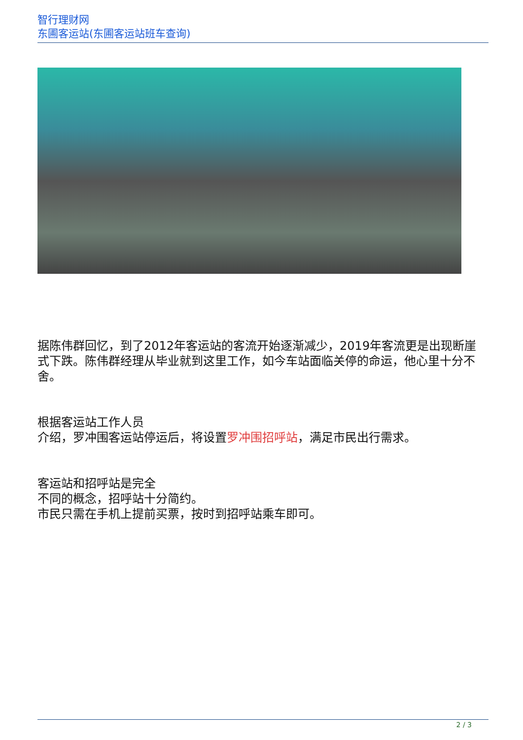智行理财网
东圃客运站(东圃客运站班车查询)
据陈伟群回忆，到了2012年客运站的客流开始逐渐减少，2019年客流更是出现断崖式下跌。陈伟群经理从毕业就到这里工作，如今车站面临关停的命运，他心里十分不舍。
根据客运站工作人员
介绍，罗冲围客运站停运后，将设置罗冲围招呼站，满足市民出行需求。
客运站和招呼站是完全
不同的概念，招呼站十分简约。
市民只需在手机上提前买票，按时到招呼站乘车即可。
2 / 3